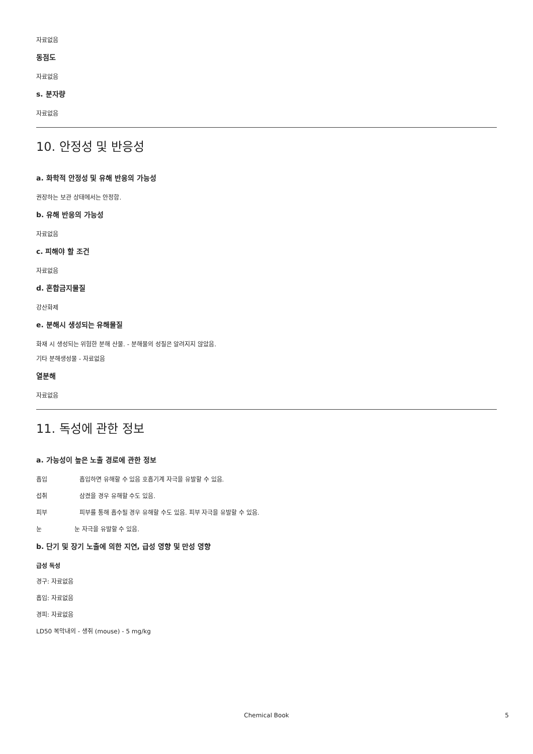자료없음
동점도
자료없음
s. 분자량
자료없음
10. 안정성 및 반응성
a. 화학적 안정성 및 유해 반응의 가능성
권장하는 보관 상태에서는 안정함.
b. 유해 반응의 가능성
자료없음
c. 피해야 할 조건
자료없음
d. 혼합금지물질
강산화제
e. 분해시 생성되는 유해물질
화재 시 생성되는 위험한 분해 산물. - 분해물의 성질은 알려지지 않았음.
기타 분해생성물 - 자료없음
열분해
자료없음
11. 독성에 관한 정보
a. 가능성이 높은 노출 경로에 관한 정보
흡입 흡입하면 유해할 수 있음 호흡기계 자극을 유발할 수 있음.
섭취 삼켰을 경우 유해할 수도 있음.
피부 피부를 통해 흡수될 경우 유해할 수도 있음. 피부 자극을 유발할 수 있음.
눈 눈 자극을 유발할 수 있음.
b. 단기 및 장기 노출에 의한 지연, 급성 영향 및 만성 영향
급성 독성
경구: 자료없음
흡입: 자료없음
경피: 자료없음
LD50 복막내의 - 생쥐 (mouse) - 5 mg/kg
Chemical Book
5